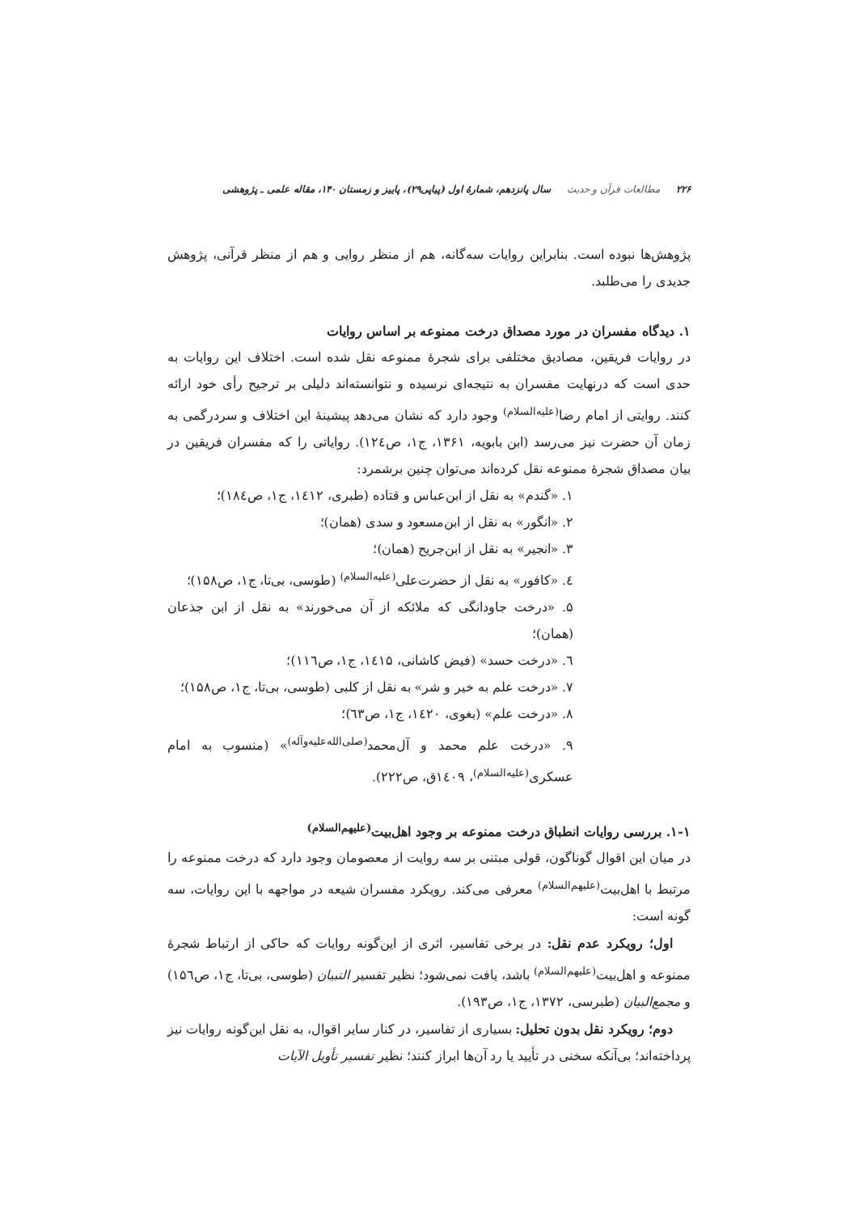۲۲۶ مطالعات قرآن و حدیث سال پانزدهم، شمارهٔ اول (پیاپی۲۹)، پاییز و زمستان ۱۴۰، مقاله علمی ـ پژوهشی
پژوهش‌ها نبوده است. بنابراین روایات سه‌گانه، هم از منظر روایی و هم از منظر قرآنی، پژوهش جدیدی را می‌طلبد.
۱. دیدگاه مفسران در مورد مصداق درخت ممنوعه بر اساس روایات
در روایات فریقین، مصادیق مختلفی برای شجرهٔ ممنوعه نقل شده است. اختلاف این روایات به حدی است که درنهایت مفسران به نتیجه‌ای نرسیده و نتوانسته‌اند دلیلی بر ترجیح رأی خود ارائه کنند. روایتی از امام رضا<sup>(علیه‌السلام)</sup> وجود دارد که نشان می‌دهد پیشینهٔ این اختلاف و سردرگمی به زمان آن حضرت نیز می‌رسد (ابن بابویه، ۱۳۶۱، ج۱، ص۱۲٤). روایاتی را که مفسران فریقین در بیان مصداق شجرهٔ ممنوعه نقل کرده‌اند می‌توان چنین برشمرد:
۱. «گندم» به نقل از ابن‌عباس و قتاده (طبری، ۱٤۱۲، ج۱، ص۱۸٤)؛
۲. «انگور» به نقل از ابن‌مسعود و سدی (همان)؛
۳. «انجیر» به نقل از ابن‌جریح (همان)؛
٤. «کافور» به نقل از حضرت‌علی<sup>(علیه‌السلام)</sup> (طوسی، بی‌تا، ج۱، ص۱۵۸)؛
۵. «درخت جاودانگی که ملائکه از آن می‌خورند» به نقل از ابن جذعان (همان)؛
٦. «درخت حسد» (فیض کاشانی، ۱٤۱۵، ج۱، ص۱۱٦)؛
۷. «درخت علم به خیر و شر» به نقل از کلبی (طوسی، بی‌تا، ج۱، ص۱۵۸)؛
۸. «درخت علم» (بغوی، ۱٤۲۰، ج۱، ص٦۳)؛
۹. «درخت علم محمد و آل‌محمد<sup>(صلی‌الله‌علیه‌وآله)</sup>» (منسوب به امام عسکری<sup>(علیه‌السلام)</sup>، ۱٤۰۹ق، ص۲۲۲).
۱-۱. بررسی روایات انطباق درخت ممنوعه بر وجود اهل‌بیت<sup>(علیهم‌السلام)</sup>
در میان این اقوال گوناگون، قولی مبتنی بر سه روایت از معصومان وجود دارد که درخت ممنوعه را مرتبط با اهل‌بیت<sup>(علیهم‌السلام)</sup> معرفی می‌کند. رویکرد مفسران شیعه در مواجهه با این روایات، سه گونه است:
اول؛ رویکرد عدم نقل: در برخی تفاسیر، اثری از این‌گونه روایات که حاکی از ارتباط شجرهٔ ممنوعه و اهل‌بیت<sup>(علیهم‌السلام)</sup> باشد، یافت نمی‌شود؛ نظیر تفسیر التبیان (طوسی، بی‌تا، ج۱، ص۱۵٦) و مجمع‌البیان (طبرسی، ۱۳۷۲، ج۱، ص۱۹۳).
دوم؛ رویکرد نقل بدون تحلیل: بسیاری از تفاسیر، در کنار سایر اقوال، به نقل این‌گونه روایات نیز پرداخته‌اند؛ بی‌آنکه سخنی در تأیید یا رد آن‌ها ابراز کنند؛ نظیر تفسیر تأویل الآیات